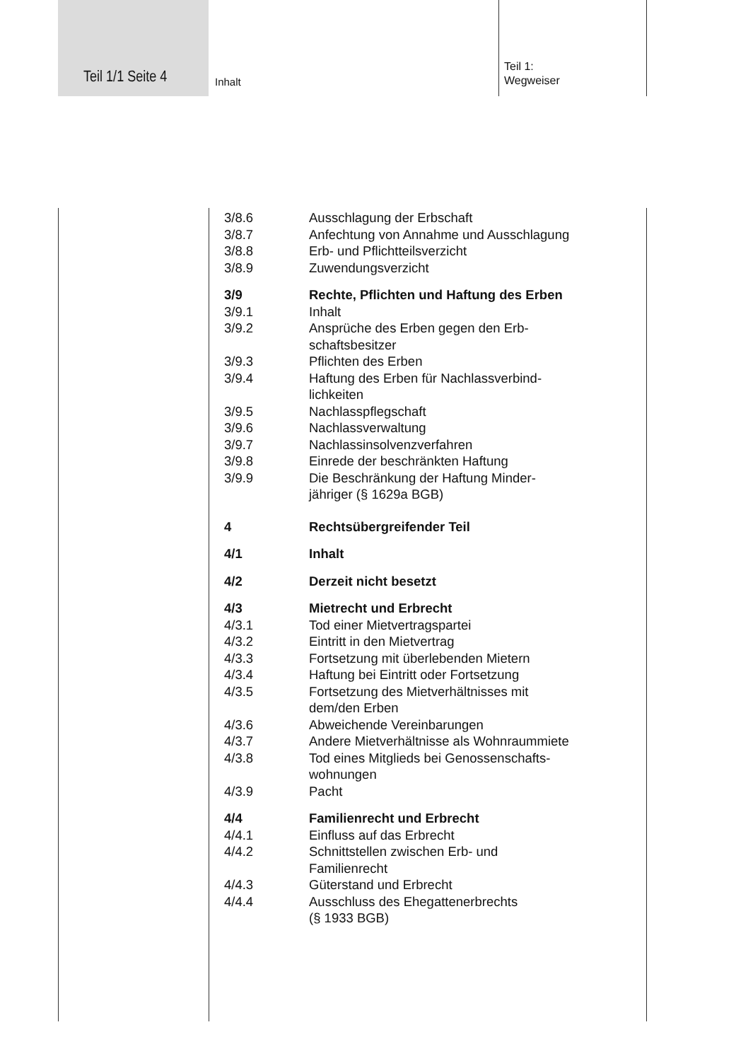Teil 1/1 Seite 4 Inhalt
Teil 1:
Wegweiser
3/8.6 Ausschlagung der Erbschaft
3/8.7 Anfechtung von Annahme und Ausschlagung
3/8.8 Erb- und Pflichtteilsverzicht
3/8.9 Zuwendungsverzicht
3/9 Rechte, Pflichten und Haftung des Erben
3/9.1 Inhalt
3/9.2 Ansprüche des Erben gegen den Erb-
schaftsbesitzer
3/9.3 Pflichten des Erben
3/9.4 Haftung des Erben für Nachlassverbind-
lichkeiten
3/9.5 Nachlasspflegschaft
3/9.6 Nachlassverwaltung
3/9.7 Nachlassinsolvenzverfahren
3/9.8 Einrede der beschränkten Haftung
3/9.9 Die Beschränkung der Haftung Minder-
jähriger (§ 1629a BGB)
4 Rechtsübergreifender Teil
4/1 Inhalt
4/2 Derzeit nicht besetzt
4/3 Mietrecht und Erbrecht
4/3.1 Tod einer Mietvertragspartei
4/3.2 Eintritt in den Mietvertrag
4/3.3 Fortsetzung mit überlebenden Mietern
4/3.4 Haftung bei Eintritt oder Fortsetzung
4/3.5 Fortsetzung des Mietverhältnisses mit
dem/den Erben
4/3.6 Abweichende Vereinbarungen
4/3.7 Andere Mietverhältnisse als Wohnraummiete
4/3.8 Tod eines Mitglieds bei Genossenschafts-
wohnungen
4/3.9 Pacht
4/4 Familienrecht und Erbrecht
4/4.1 Einfluss auf das Erbrecht
4/4.2 Schnittstellen zwischen Erb- und
Familienrecht
4/4.3 Güterstand und Erbrecht
4/4.4 Ausschluss des Ehegattenerbrechts
(§ 1933 BGB)